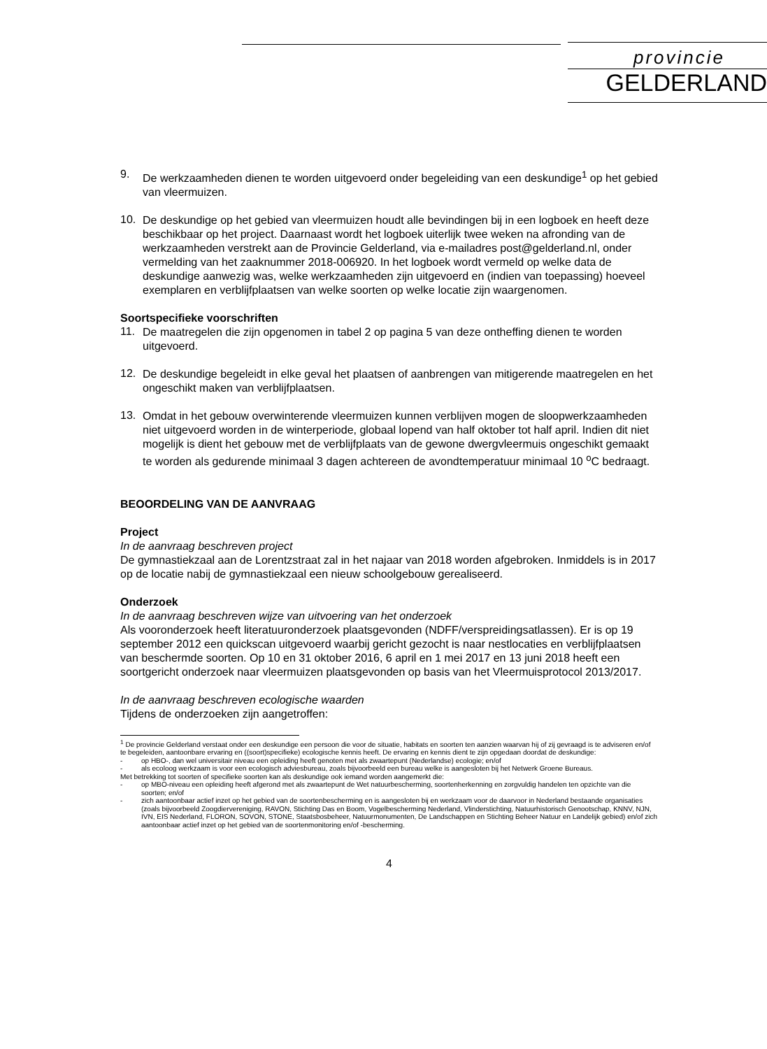provincie
GELDERLAND
9.
De werkzaamheden dienen te worden uitgevoerd onder begeleiding van een deskundige<sup>1</sup> op het gebied van vleermuizen.
10.
De deskundige op het gebied van vleermuizen houdt alle bevindingen bij in een logboek en heeft deze beschikbaar op het project. Daarnaast wordt het logboek uiterlijk twee weken na afronding van de werkzaamheden verstrekt aan de Provincie Gelderland, via e-mailadres post@gelderland.nl, onder vermelding van het zaaknummer 2018-006920. In het logboek wordt vermeld op welke data de deskundige aanwezig was, welke werkzaamheden zijn uitgevoerd en (indien van toepassing) hoeveel exemplaren en verblijfplaatsen van welke soorten op welke locatie zijn waargenomen.
Soortspecifieke voorschriften
11.
De maatregelen die zijn opgenomen in tabel 2 op pagina 5 van deze ontheffing dienen te worden uitgevoerd.
12.
De deskundige begeleidt in elke geval het plaatsen of aanbrengen van mitigerende maatregelen en het ongeschikt maken van verblijfplaatsen.
13.
Omdat in het gebouw overwinterende vleermuizen kunnen verblijven mogen de sloopwerkzaamheden niet uitgevoerd worden in de winterperiode, globaal lopend van half oktober tot half april. Indien dit niet mogelijk is dient het gebouw met de verblijfplaats van de gewone dwergvleermuis ongeschikt gemaakt te worden als gedurende minimaal 3 dagen achtereen de avondtemperatuur minimaal 10 <sup>o</sup>C bedraagt.
BEOORDELING VAN DE AANVRAAG
Project
In de aanvraag beschreven project
De gymnastiekzaal aan de Lorentzstraat zal in het najaar van 2018 worden afgebroken. Inmiddels is in 2017 op de locatie nabij de gymnastiekzaal een nieuw schoolgebouw gerealiseerd.
Onderzoek
In de aanvraag beschreven wijze van uitvoering van het onderzoek
Als vooronderzoek heeft literatuuronderzoek plaatsgevonden (NDFF/verspreidingsatlassen). Er is op 19 september 2012 een quickscan uitgevoerd waarbij gericht gezocht is naar nestlocaties en verblijfplaatsen van beschermde soorten. Op 10 en 31 oktober 2016, 6 april en 1 mei 2017 en 13 juni 2018 heeft een soortgericht onderzoek naar vleermuizen plaatsgevonden op basis van het Vleermuisprotocol 2013/2017.
In de aanvraag beschreven ecologische waarden
Tijdens de onderzoeken zijn aangetroffen:
<sup>1</sup> De provincie Gelderland verstaat onder een deskundige een persoon die voor de situatie, habitats en soorten ten aanzien waarvan hij of zij gevraagd is te adviseren en/of te begeleiden, aantoonbare ervaring en ((soort)specifieke) ecologische kennis heeft. De ervaring en kennis dient te zijn opgedaan doordat de deskundige:
- op HBO-, dan wel universitair niveau een opleiding heeft genoten met als zwaartepunt (Nederlandse) ecologie; en/of
- als ecoloog werkzaam is voor een ecologisch adviesbureau, zoals bijvoorbeeld een bureau welke is aangesloten bij het Netwerk Groene Bureaus.
Met betrekking tot soorten of specifieke soorten kan als deskundige ook iemand worden aangemerkt die:
- op MBO-niveau een opleiding heeft afgerond met als zwaartepunt de Wet natuurbescherming, soortenherkenning en zorgvuldig handelen ten opzichte van die soorten; en/of
- zich aantoonbaar actief inzet op het gebied van de soortenbescherming en is aangesloten bij en werkzaam voor de daarvoor in Nederland bestaande organisaties (zoals bijvoorbeeld Zoogdiervereniging, RAVON, Stichting Das en Boom, Vogelbescherming Nederland, Vlinderstichting, Natuurhistorisch Genootschap, KNNV, NJN, IVN, EIS Nederland, FLORON, SOVON, STONE, Staatsbosbeheer, Natuurmonumenten, De Landschappen en Stichting Beheer Natuur en Landelijk gebied) en/of zich aantoonbaar actief inzet op het gebied van de soortenmonitoring en/of -bescherming.
4